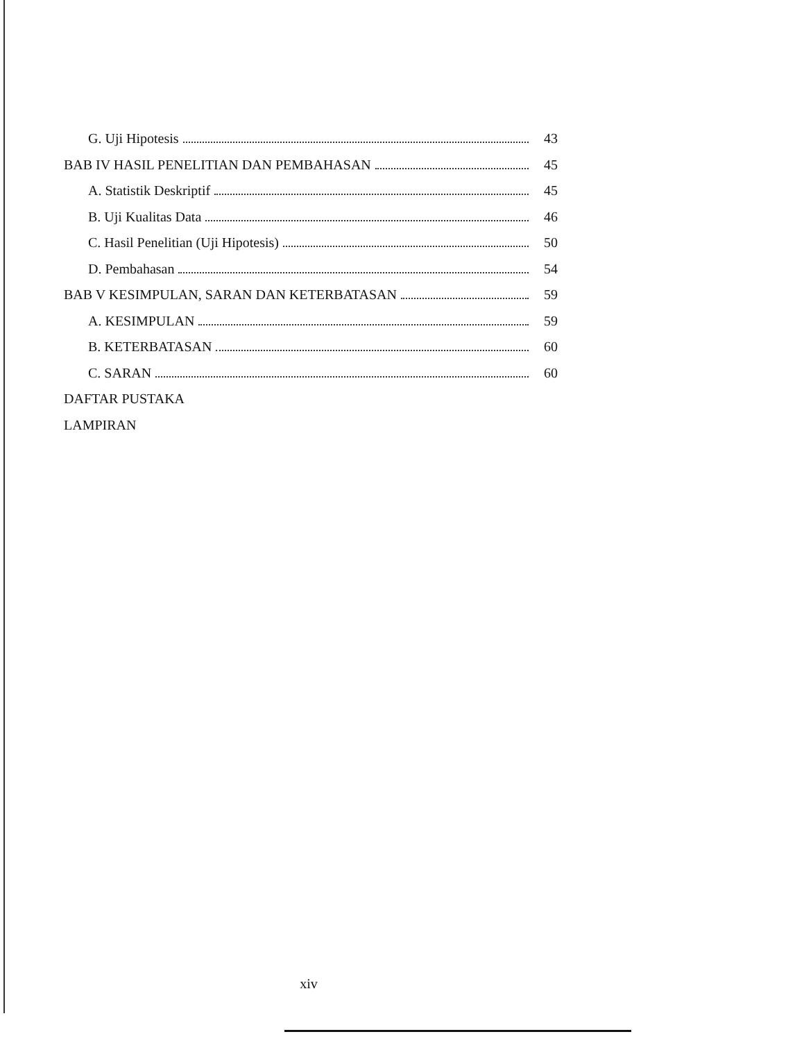G. Uji Hipotesis 43
BAB IV HASIL PENELITIAN DAN PEMBAHASAN 45
A. Statistik Deskriptif 45
B. Uji Kualitas Data 46
C. Hasil Penelitian (Uji Hipotesis) 50
D. Pembahasan 54
BAB V KESIMPULAN, SARAN DAN KETERBATASAN 59
A. KESIMPULAN 59
B. KETERBATASAN 60
C. SARAN 60
DAFTAR PUSTAKA
LAMPIRAN
xiv